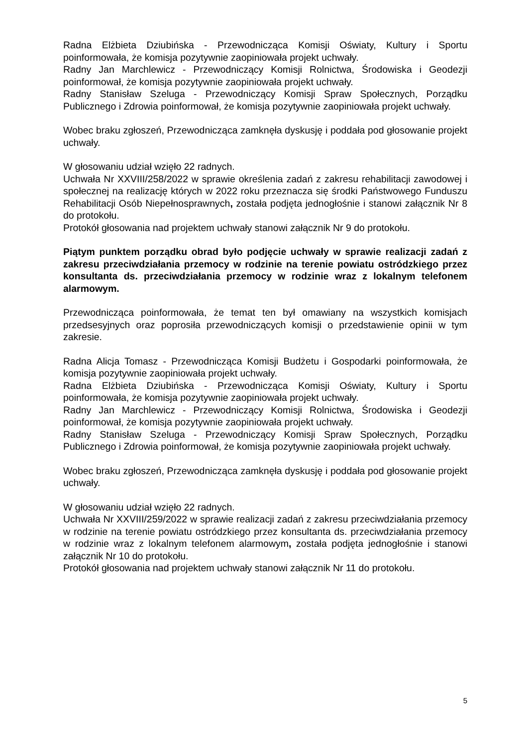Radna Elżbieta Dziubińska - Przewodnicząca Komisji Oświaty, Kultury i Sportu poinformowała, że komisja pozytywnie zaopiniowała projekt uchwały.
Radny Jan Marchlewicz - Przewodniczący Komisji Rolnictwa, Środowiska i Geodezji poinformował, że komisja pozytywnie zaopiniowała projekt uchwały.
Radny Stanisław Szeluga - Przewodniczący Komisji Spraw Społecznych, Porządku Publicznego i Zdrowia poinformował, że komisja pozytywnie zaopiniowała projekt uchwały.
Wobec braku zgłoszeń, Przewodnicząca zamknęła dyskusję i poddała pod głosowanie projekt uchwały.
W głosowaniu udział wzięło 22 radnych.
Uchwała Nr XXVIII/258/2022 w sprawie określenia zadań z zakresu rehabilitacji zawodowej i społecznej na realizację których w 2022 roku przeznacza się środki Państwowego Funduszu Rehabilitacji Osób Niepełnosprawnych, została podjęta jednogłośnie i stanowi załącznik Nr 8 do protokołu.
Protokół głosowania nad projektem uchwały stanowi załącznik Nr 9 do protokołu.
Piątym punktem porządku obrad było podjęcie uchwały w sprawie realizacji zadań z zakresu przeciwdziałania przemocy w rodzinie na terenie powiatu ostródzkiego przez konsultanta ds. przeciwdziałania przemocy w rodzinie wraz z lokalnym telefonem alarmowym.
Przewodnicząca poinformowała, że temat ten był omawiany na wszystkich komisjach przedsesyjnych oraz poprosiła przewodniczących komisji o przedstawienie opinii w tym zakresie.
Radna Alicja Tomasz - Przewodnicząca Komisji Budżetu i Gospodarki poinformowała, że komisja pozytywnie zaopiniowała projekt uchwały.
Radna Elżbieta Dziubińska - Przewodnicząca Komisji Oświaty, Kultury i Sportu poinformowała, że komisja pozytywnie zaopiniowała projekt uchwały.
Radny Jan Marchlewicz - Przewodniczący Komisji Rolnictwa, Środowiska i Geodezji poinformował, że komisja pozytywnie zaopiniowała projekt uchwały.
Radny Stanisław Szeluga - Przewodniczący Komisji Spraw Społecznych, Porządku Publicznego i Zdrowia poinformował, że komisja pozytywnie zaopiniowała projekt uchwały.
Wobec braku zgłoszeń, Przewodnicząca zamknęła dyskusję i poddała pod głosowanie projekt uchwały.
W głosowaniu udział wzięło 22 radnych.
Uchwała Nr XXVIII/259/2022 w sprawie realizacji zadań z zakresu przeciwdziałania przemocy w rodzinie na terenie powiatu ostródzkiego przez konsultanta ds. przeciwdziałania przemocy w rodzinie wraz z lokalnym telefonem alarmowym, została podjęta jednogłośnie i stanowi załącznik Nr 10 do protokołu.
Protokół głosowania nad projektem uchwały stanowi załącznik Nr 11 do protokołu.
5